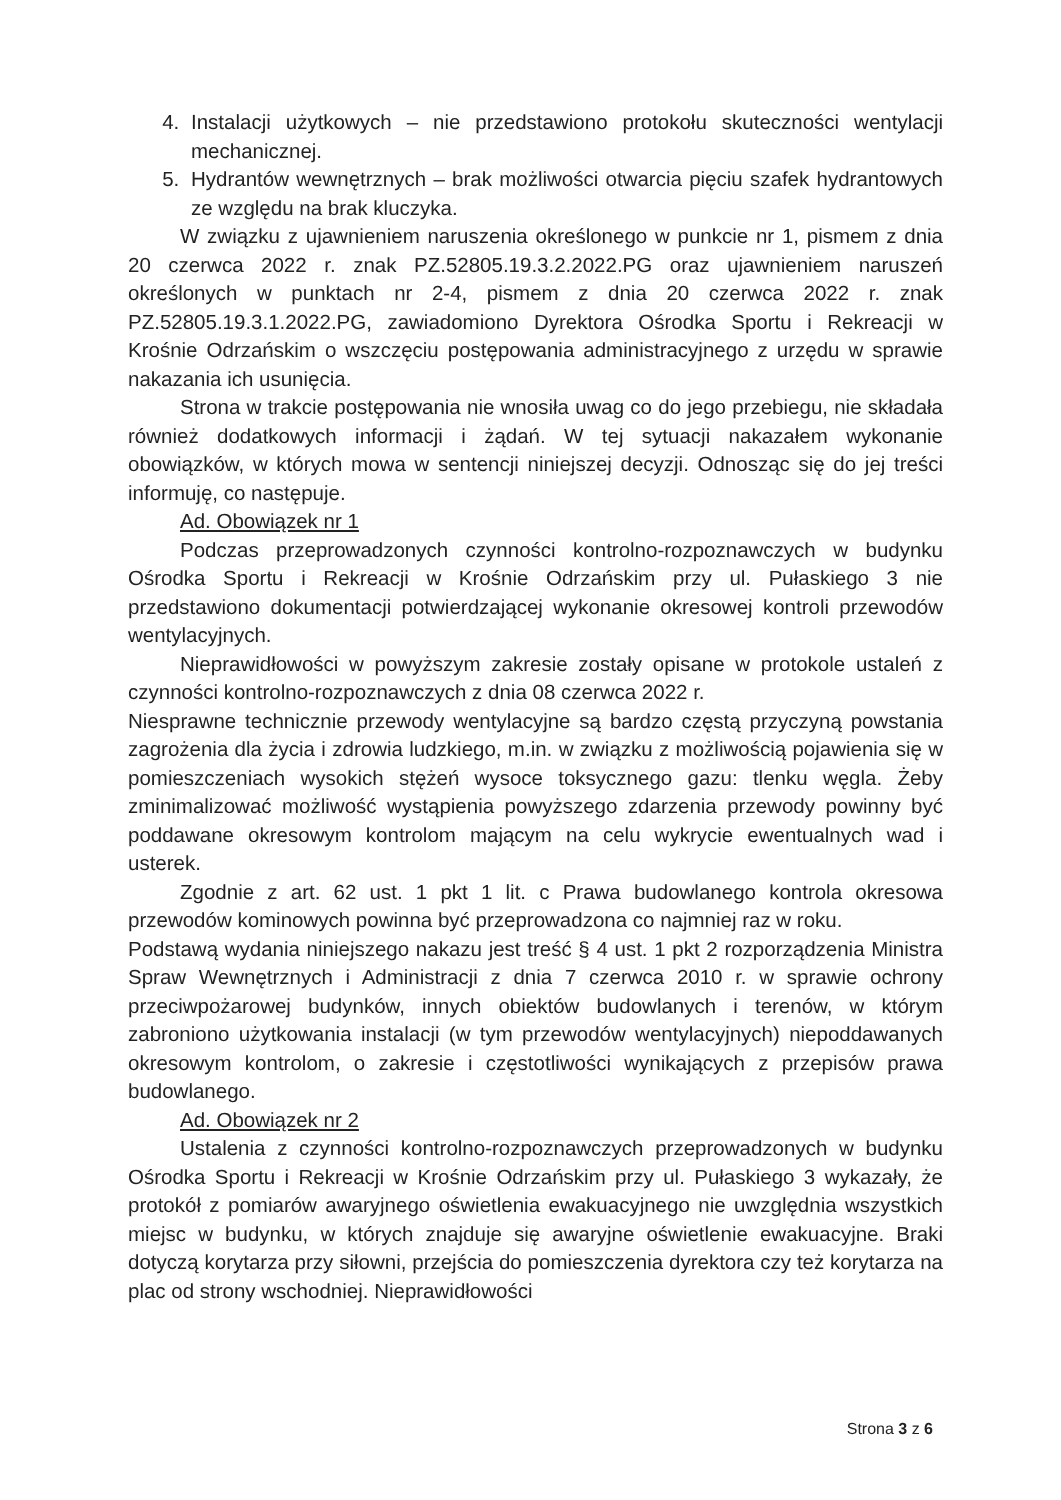4. Instalacji użytkowych – nie przedstawiono protokołu skuteczności wentylacji mechanicznej.
5. Hydrantów wewnętrznych – brak możliwości otwarcia pięciu szafek hydrantowych ze względu na brak kluczyka.
W związku z ujawnieniem naruszenia określonego w punkcie nr 1, pismem z dnia 20 czerwca 2022 r. znak PZ.52805.19.3.2.2022.PG oraz ujawnieniem naruszeń określonych w punktach nr 2-4, pismem z dnia 20 czerwca 2022 r. znak PZ.52805.19.3.1.2022.PG, zawiadomiono Dyrektora Ośrodka Sportu i Rekreacji w Krośnie Odrzańskim o wszczęciu postępowania administracyjnego z urzędu w sprawie nakazania ich usunięcia.
Strona w trakcie postępowania nie wnosiła uwag co do jego przebiegu, nie składała również dodatkowych informacji i żądań. W tej sytuacji nakazałem wykonanie obowiązków, w których mowa w sentencji niniejszej decyzji. Odnosząc się do jej treści informuję, co następuje.
Ad. Obowiązek nr 1
Podczas przeprowadzonych czynności kontrolno-rozpoznawczych w budynku Ośrodka Sportu i Rekreacji w Krośnie Odrzańskim przy ul. Pułaskiego 3 nie przedstawiono dokumentacji potwierdzającej wykonanie okresowej kontroli przewodów wentylacyjnych.
Nieprawidłowości w powyższym zakresie zostały opisane w protokole ustaleń z czynności kontrolno-rozpoznawczych z dnia 08 czerwca 2022 r.
Niesprawne technicznie przewody wentylacyjne są bardzo częstą przyczyną powstania zagrożenia dla życia i zdrowia ludzkiego, m.in. w związku z możliwością pojawienia się w pomieszczeniach wysokich stężeń wysoce toksycznego gazu: tlenku węgla. Żeby zminimalizować możliwość wystąpienia powyższego zdarzenia przewody powinny być poddawane okresowym kontrolom mającym na celu wykrycie ewentualnych wad i usterek.
Zgodnie z art. 62 ust. 1 pkt 1 lit. c Prawa budowlanego kontrola okresowa przewodów kominowych powinna być przeprowadzona co najmniej raz w roku.
Podstawą wydania niniejszego nakazu jest treść § 4 ust. 1 pkt 2 rozporządzenia Ministra Spraw Wewnętrznych i Administracji z dnia 7 czerwca 2010 r. w sprawie ochrony przeciwpożarowej budynków, innych obiektów budowlanych i terenów, w którym zabroniono użytkowania instalacji (w tym przewodów wentylacyjnych) niepoddawanych okresowym kontrolom, o zakresie i częstotliwości wynikających z przepisów prawa budowlanego.
Ad. Obowiązek nr 2
Ustalenia z czynności kontrolno-rozpoznawczych przeprowadzonych w budynku Ośrodka Sportu i Rekreacji w Krośnie Odrzańskim przy ul. Pułaskiego 3 wykazały, że protokół z pomiarów awaryjnego oświetlenia ewakuacyjnego nie uwzględnia wszystkich miejsc w budynku, w których znajduje się awaryjne oświetlenie ewakuacyjne. Braki dotyczą korytarza przy siłowni, przejścia do pomieszczenia dyrektora czy też korytarza na plac od strony wschodniej. Nieprawidłowości
Strona 3 z 6